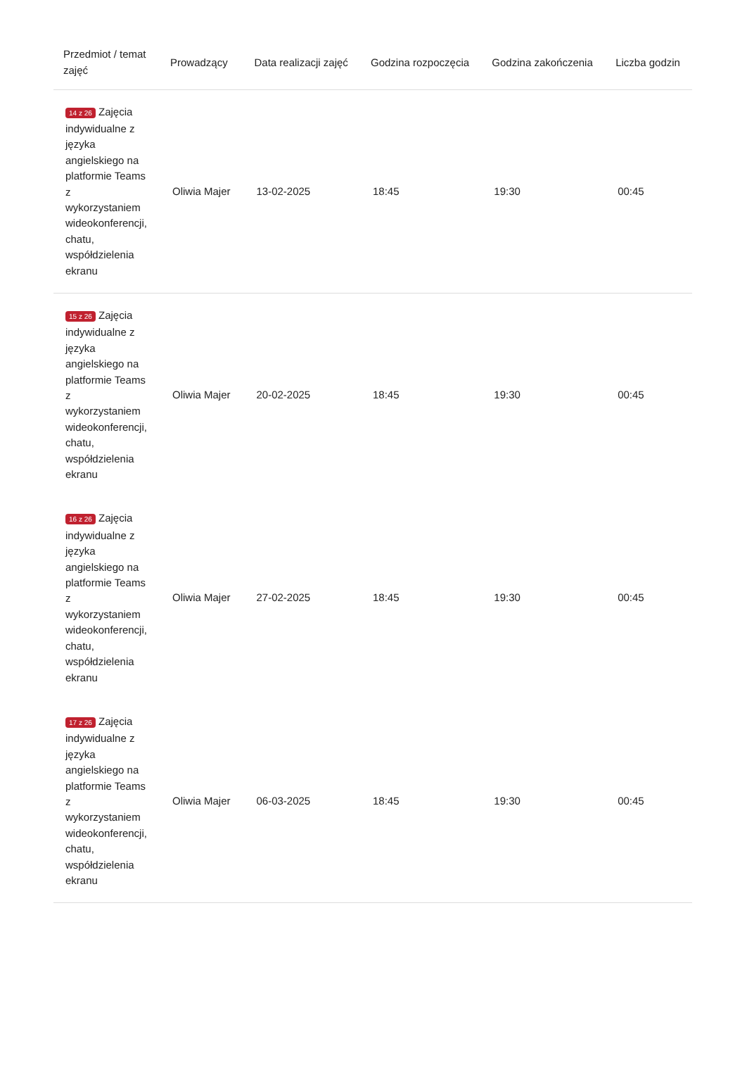| Przedmiot / temat zajęć | Prowadzący | Data realizacji zajęć | Godzina rozpoczęcia | Godzina zakończenia | Liczba godzin |
| --- | --- | --- | --- | --- | --- |
| 14 z 26 Zajęcia indywidualne z języka angielskiego na platformie Teams z wykorzystaniem wideokonferencji, chatu, współdzielenia ekranu | Oliwia Majer | 13-02-2025 | 18:45 | 19:30 | 00:45 |
| 15 z 26 Zajęcia indywidualne z języka angielskiego na platformie Teams z wykorzystaniem wideokonferencji, chatu, współdzielenia ekranu | Oliwia Majer | 20-02-2025 | 18:45 | 19:30 | 00:45 |
| 16 z 26 Zajęcia indywidualne z języka angielskiego na platformie Teams z wykorzystaniem wideokonferencji, chatu, współdzielenia ekranu | Oliwia Majer | 27-02-2025 | 18:45 | 19:30 | 00:45 |
| 17 z 26 Zajęcia indywidualne z języka angielskiego na platformie Teams z wykorzystaniem wideokonferencji, chatu, współdzielenia ekranu | Oliwia Majer | 06-03-2025 | 18:45 | 19:30 | 00:45 |